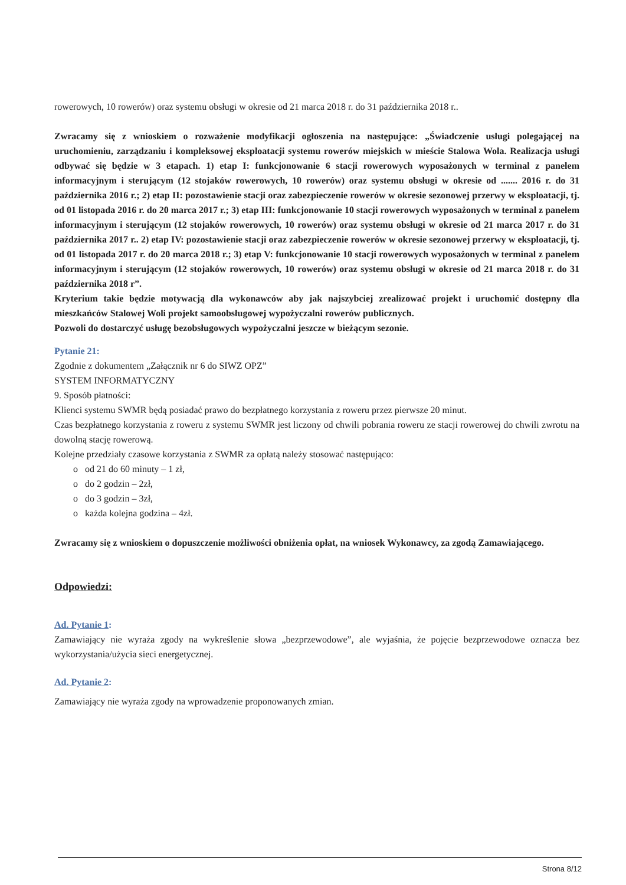rowerowych, 10 rowerów) oraz systemu obsługi w okresie od 21 marca 2018 r. do 31 października 2018 r..
Zwracamy się z wnioskiem o rozważenie modyfikacji ogłoszenia na następujące: „Świadczenie usługi polegającej na uruchomieniu, zarządzaniu i kompleksowej eksploatacji systemu rowerów miejskich w mieście Stalowa Wola. Realizacja usługi odbywać się będzie w 3 etapach. 1) etap I: funkcjonowanie 6 stacji rowerowych wyposażonych w terminal z panelem informacyjnym i sterującym (12 stojaków rowerowych, 10 rowerów) oraz systemu obsługi w okresie od ....... 2016 r. do 31 października 2016 r.; 2) etap II: pozostawienie stacji oraz zabezpieczenie rowerów w okresie sezonowej przerwy w eksploatacji, tj. od 01 listopada 2016 r. do 20 marca 2017 r.; 3) etap III: funkcjonowanie 10 stacji rowerowych wyposażonych w terminal z panelem informacyjnym i sterującym (12 stojaków rowerowych, 10 rowerów) oraz systemu obsługi w okresie od 21 marca 2017 r. do 31 października 2017 r.. 2) etap IV: pozostawienie stacji oraz zabezpieczenie rowerów w okresie sezonowej przerwy w eksploatacji, tj. od 01 listopada 2017 r. do 20 marca 2018 r.; 3) etap V: funkcjonowanie 10 stacji rowerowych wyposażonych w terminal z panelem informacyjnym i sterującym (12 stojaków rowerowych, 10 rowerów) oraz systemu obsługi w okresie od 21 marca 2018 r. do 31 października 2018 r”.
Kryterium takie będzie motywacją dla wykonawców aby jak najszybciej zrealizować projekt i uruchomić dostępny dla mieszkańców Stalowej Woli projekt samoobsługowej wypożyczalni rowerów publicznych.
Pozwoli do dostarczyć usługę bezobsługowych wypożyczalni jeszcze w bieżącym sezonie.
Pytanie 21:
Zgodnie z dokumentem „Załącznik nr 6 do SIWZ OPZ”
SYSTEM INFORMATYCZNY
9. Sposób płatności:
Klienci systemu SWMR będą posiadać prawo do bezpłatnego korzystania z roweru przez pierwsze 20 minut.
Czas bezpłatnego korzystania z roweru z systemu SWMR jest liczony od chwili pobrania roweru ze stacji rowerowej do chwili zwrotu na dowolną stację rowerową.
Kolejne przedziały czasowe korzystania z SWMR za opłatą należy stosować następująco:
o od 21 do 60 minuty – 1 zł,
o do 2 godzin – 2zł,
o do 3 godzin – 3zł,
o każda kolejna godzina – 4zł.
Zwracamy się z wnioskiem o dopuszczenie możliwości obniżenia opłat, na wniosek Wykonawcy, za zgodą Zamawiającego.
Odpowiedzi:
Ad. Pytanie 1:
Zamawiający nie wyraża zgody na wykreślenie słowa „bezprzewodowe”, ale wyjaśnia, że pojęcie bezprzewodowe oznacza bez wykorzystania/użycia sieci energetycznej.
Ad. Pytanie 2:
Zamawiający nie wyraża zgody na wprowadzenie proponowanych zmian.
Strona 8/12